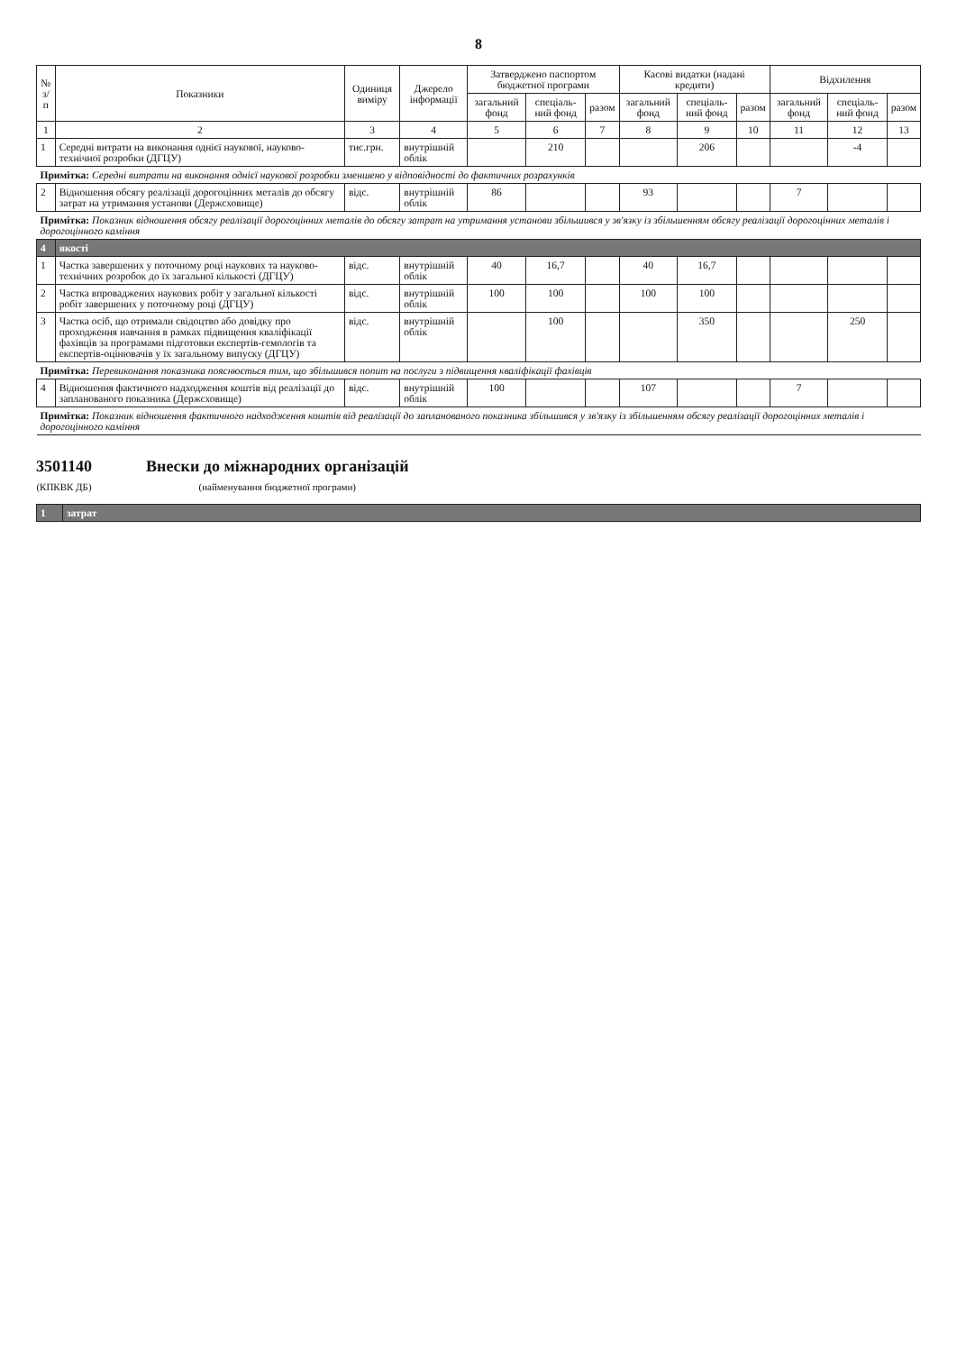8
| № з/п | Показники | Одиниця виміру | Джерело інформації | Затверджено паспортом бюджетної програми | | | Касові видатки (надані кредити) | | | Відхилення | | |
| --- | --- | --- | --- | --- | --- | --- | --- | --- | --- | --- | --- | --- |
| | | | | загальний фонд | спеціаль-ний фонд | разом | загальний фонд | спеціаль-ний фонд | разом | загальний фонд | спеціаль-ний фонд | разом |
| 1 | 2 | 3 | 4 | 5 | 6 | 7 | 8 | 9 | 10 | 11 | 12 | 13 |
| 1 | Середні витрати на виконання однієї наукової, науково-технічної розробки (ДГЦУ) | тис.грн. | внутрішній облік | | 210 | | | 206 | | | -4 | |
| Примітка: Середні витрати на виконання однієї наукової розробки зменшено у відповідності до фактичних розрахунків | | | | | | | | | | | | |
| 2 | Відношення обсягу реалізації дорогоцінних металів до обсягу затрат на утримання установи (Держсховище) | відс. | внутрішній облік | 86 | | | 93 | | | 7 | | |
| Примітка: Показник відношення обсягу реалізації дорогоцінних металів до обсягу затрат на утримання установи збільшився у зв'язку із збільшенням обсягу реалізації дорогоцінних металів і дорогоцінного каміння | | | | | | | | | | | | |
| 4 | якості | | | | | | | | | | | |
| 1 | Частка завершених у поточному році наукових та науково-технічних розробок до їх загальної кількості (ДГЦУ) | відс. | внутрішній облік | 40 | 16,7 | | 40 | 16,7 | | | | |
| 2 | Частка впроваджених наукових робіт у загальної кількості робіт завершених у поточному році (ДГЦУ) | відс. | внутрішній облік | 100 | 100 | | 100 | 100 | | | | |
| 3 | Частка осіб, що отримали свідоцтво або довідку про проходження навчання в рамках підвищення кваліфікації фахівців за програмами підготовки експертів-гемологів та експертів-оцінювачів у їх загальному випуску (ДГЦУ) | відс. | внутрішній облік | | 100 | | | 350 | | | 250 | |
| Примітка: Перевиконання показника пояснюється тим, що збільшився попит на послуги з підвищення кваліфікації фахівців | | | | | | | | | | | | |
| 4 | Відношення фактичного надходження коштів від реалізації до запланованого показника (Держсховище) | відс. | внутрішній облік | 100 | | | 107 | | | 7 | | |
| Примітка: Показник відношення фактичного надходження коштів від реалізації до запланованого показника збільшився у зв'язку із збільшенням обсягу реалізації дорогоцінних металів і дорогоцінного каміння | | | | | | | | | | | | |
3501140
(КПКВК ДБ)
Внески до міжнародних організацій
(найменування бюджетної програми)
| 1 | затрат |